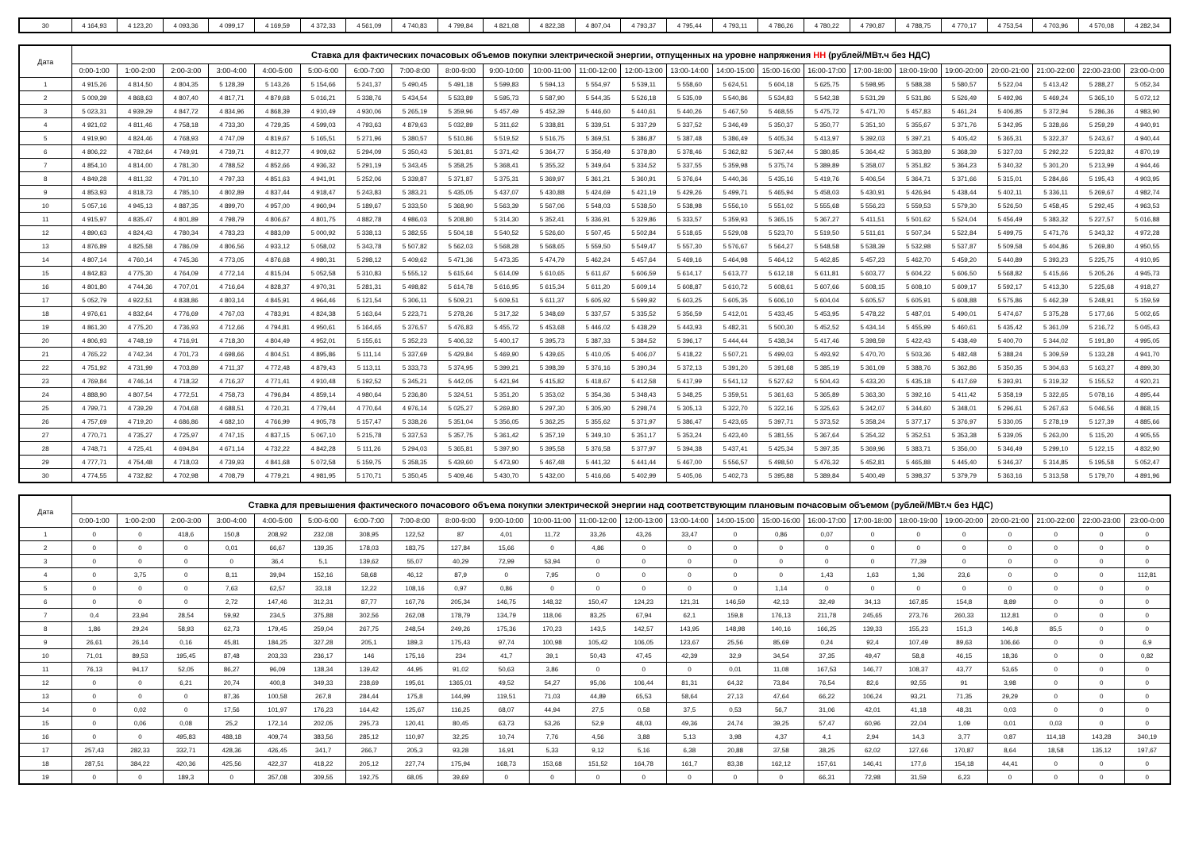| 30 | 4 164,93 | 4 123,20 | 4 093,36 | 4 099,17 | 4 169,59 | 4 372,33 | 4 561,09 | 4 740,83 | 4 799,84 | 4 821,08 | 4 822,38 | 4 807,04 | 4 793,37 | 4 795,44 | 4 793,11 | 4 786,26 | 4 780,22 | 4 790,87 | 4 788,75 | 4 770,17 | 4 753,54 | 4 703,96 | 4 570,08 | 4 282,34 |
| Дата | Ставка для фактических почасовых объемов покупки электрической энергии, отпущенных на уровне напряжения НН (рублей/МВт.ч без НДС) | | | | | | | | | | | | | | | | | | | | | | | |
| --- | --- | --- | --- | --- | --- | --- | --- | --- | --- | --- | --- | --- | --- | --- | --- | --- | --- | --- | --- | --- | --- | --- | --- | --- |
| | 0:00-1:00 | 1:00-2:00 | 2:00-3:00 | 3:00-4:00 | 4:00-5:00 | 5:00-6:00 | 6:00-7:00 | 7:00-8:00 | 8:00-9:00 | 9:00-10:00 | 10:00-11:00 | 11:00-12:00 | 12:00-13:00 | 13:00-14:00 | 14:00-15:00 | 15:00-16:00 | 16:00-17:00 | 17:00-18:00 | 18:00-19:00 | 19:00-20:00 | 20:00-21:00 | 21:00-22:00 | 22:00-23:00 | 23:00-0:00 |
| 1 | 4 915,26 | 4 814,50 | 4 804,35 | 5 128,39 | 5 143,26 | 5 154,66 | 5 241,37 | 5 490,45 | 5 491,18 | 5 599,83 | 5 594,13 | 5 554,97 | 5 539,11 | 5 558,60 | 5 624,51 | 5 604,18 | 5 625,75 | 5 598,95 | 5 588,38 | 5 580,57 | 5 522,04 | 5 413,42 | 5 288,27 | 5 052,34 |
| 2 | 5 009,39 | 4 868,63 | 4 807,40 | 4 817,71 | 4 879,68 | 5 016,21 | 5 338,76 | 5 434,54 | 5 533,89 | 5 595,73 | 5 587,90 | 5 544,35 | 5 526,18 | 5 535,09 | 5 540,86 | 5 534,83 | 5 542,38 | 5 531,29 | 5 531,86 | 5 526,49 | 5 492,96 | 5 469,24 | 5 365,10 | 5 072,12 |
| 3 | 5 023,31 | 4 939,29 | 4 847,72 | 4 834,96 | 4 868,39 | 4 910,49 | 4 930,06 | 5 265,19 | 5 359,96 | 5 457,49 | 5 452,39 | 5 446,60 | 5 440,61 | 5 440,26 | 5 467,50 | 5 468,55 | 5 475,72 | 5 471,70 | 5 457,83 | 5 461,24 | 5 406,85 | 5 372,94 | 5 286,36 | 4 983,90 |
| 4 | 4 921,02 | 4 811,46 | 4 758,18 | 4 733,30 | 4 729,35 | 4 599,03 | 4 793,63 | 4 879,63 | 5 032,89 | 5 311,62 | 5 338,81 | 5 339,51 | 5 337,29 | 5 337,52 | 5 346,49 | 5 350,37 | 5 350,77 | 5 351,10 | 5 355,67 | 5 371,76 | 5 342,95 | 5 328,66 | 5 259,29 | 4 940,91 |
| 5 | 4 919,90 | 4 824,46 | 4 768,93 | 4 747,09 | 4 819,67 | 5 165,51 | 5 271,96 | 5 380,57 | 5 510,86 | 5 519,52 | 5 516,75 | 5 369,51 | 5 386,87 | 5 387,48 | 5 386,49 | 5 405,34 | 5 413,97 | 5 392,03 | 5 397,21 | 5 405,42 | 5 365,31 | 5 322,37 | 5 243,67 | 4 940,44 |
| 6 | 4 806,22 | 4 782,64 | 4 749,91 | 4 739,71 | 4 812,77 | 4 909,62 | 5 294,09 | 5 350,43 | 5 361,81 | 5 371,42 | 5 364,77 | 5 356,49 | 5 378,80 | 5 378,46 | 5 362,82 | 5 367,44 | 5 380,85 | 5 364,42 | 5 363,89 | 5 368,39 | 5 327,03 | 5 292,22 | 5 223,82 | 4 870,19 |
| 7 | 4 854,10 | 4 814,00 | 4 781,30 | 4 788,52 | 4 852,66 | 4 936,32 | 5 291,19 | 5 343,45 | 5 358,25 | 5 368,41 | 5 355,32 | 5 349,64 | 5 334,52 | 5 337,55 | 5 359,98 | 5 375,74 | 5 389,89 | 5 358,07 | 5 351,82 | 5 364,23 | 5 340,32 | 5 301,20 | 5 213,99 | 4 944,46 |
| 8 | 4 849,28 | 4 811,32 | 4 791,10 | 4 797,33 | 4 851,63 | 4 941,91 | 5 252,06 | 5 339,87 | 5 371,87 | 5 375,31 | 5 369,97 | 5 361,21 | 5 360,91 | 5 376,64 | 5 440,36 | 5 435,16 | 5 419,76 | 5 406,54 | 5 364,71 | 5 371,66 | 5 315,01 | 5 284,66 | 5 195,43 | 4 903,95 |
| 9 | 4 853,93 | 4 818,73 | 4 785,10 | 4 802,89 | 4 837,44 | 4 918,47 | 5 243,83 | 5 383,21 | 5 435,05 | 5 437,07 | 5 430,88 | 5 424,69 | 5 421,19 | 5 429,26 | 5 499,71 | 5 465,94 | 5 458,03 | 5 430,91 | 5 426,94 | 5 438,44 | 5 402,11 | 5 336,11 | 5 269,67 | 4 982,74 |
| 10 | 5 057,16 | 4 945,13 | 4 887,35 | 4 899,70 | 4 957,00 | 4 960,94 | 5 189,67 | 5 333,50 | 5 368,90 | 5 563,39 | 5 567,06 | 5 548,03 | 5 538,50 | 5 538,98 | 5 556,10 | 5 551,02 | 5 555,68 | 5 556,23 | 5 559,53 | 5 579,30 | 5 526,50 | 5 458,45 | 5 292,45 | 4 963,53 |
| 11 | 4 915,97 | 4 835,47 | 4 801,89 | 4 798,79 | 4 806,67 | 4 801,75 | 4 882,78 | 4 986,03 | 5 208,80 | 5 314,30 | 5 352,41 | 5 336,91 | 5 329,86 | 5 333,57 | 5 359,93 | 5 365,15 | 5 367,27 | 5 411,51 | 5 501,62 | 5 524,04 | 5 456,49 | 5 383,32 | 5 227,57 | 5 016,88 |
| 12 | 4 890,63 | 4 824,43 | 4 780,34 | 4 783,23 | 4 883,09 | 5 000,92 | 5 338,13 | 5 382,55 | 5 504,18 | 5 540,52 | 5 526,60 | 5 507,45 | 5 502,84 | 5 518,65 | 5 529,08 | 5 523,70 | 5 519,50 | 5 511,61 | 5 507,34 | 5 522,84 | 5 499,75 | 5 471,76 | 5 343,32 | 4 972,28 |
| 13 | 4 876,89 | 4 825,58 | 4 786,09 | 4 806,56 | 4 933,12 | 5 058,02 | 5 343,78 | 5 507,82 | 5 562,03 | 5 568,28 | 5 568,65 | 5 559,50 | 5 549,47 | 5 557,30 | 5 576,67 | 5 564,27 | 5 548,58 | 5 538,39 | 5 532,98 | 5 537,87 | 5 509,58 | 5 404,86 | 5 269,80 | 4 950,55 |
| 14 | 4 807,14 | 4 760,14 | 4 745,36 | 4 773,05 | 4 876,68 | 4 980,31 | 5 298,12 | 5 409,62 | 5 471,36 | 5 473,35 | 5 474,79 | 5 462,24 | 5 457,64 | 5 469,16 | 5 464,98 | 5 464,12 | 5 462,85 | 5 457,23 | 5 462,70 | 5 459,20 | 5 440,89 | 5 393,23 | 5 225,75 | 4 910,95 |
| 15 | 4 842,83 | 4 775,30 | 4 764,09 | 4 772,14 | 4 815,04 | 5 052,58 | 5 310,83 | 5 555,12 | 5 615,64 | 5 614,09 | 5 610,65 | 5 611,67 | 5 606,59 | 5 614,17 | 5 613,77 | 5 612,18 | 5 611,81 | 5 603,77 | 5 604,22 | 5 606,50 | 5 568,82 | 5 415,66 | 5 205,26 | 4 945,73 |
| 16 | 4 801,80 | 4 744,36 | 4 707,01 | 4 716,64 | 4 828,37 | 4 970,31 | 5 281,31 | 5 498,82 | 5 614,78 | 5 616,95 | 5 615,34 | 5 611,20 | 5 609,14 | 5 608,87 | 5 610,72 | 5 608,61 | 5 607,66 | 5 608,15 | 5 608,10 | 5 609,17 | 5 592,17 | 5 413,30 | 5 225,68 | 4 918,27 |
| 17 | 5 052,79 | 4 922,51 | 4 838,86 | 4 803,14 | 4 845,91 | 4 964,46 | 5 121,54 | 5 306,11 | 5 509,21 | 5 609,51 | 5 611,37 | 5 605,92 | 5 599,92 | 5 603,25 | 5 605,35 | 5 606,10 | 5 604,04 | 5 605,57 | 5 605,91 | 5 608,88 | 5 575,86 | 5 462,39 | 5 248,91 | 5 159,59 |
| 18 | 4 976,61 | 4 832,64 | 4 776,69 | 4 767,03 | 4 783,91 | 4 824,38 | 5 163,64 | 5 223,71 | 5 278,26 | 5 317,32 | 5 348,69 | 5 337,57 | 5 335,52 | 5 356,59 | 5 412,01 | 5 433,45 | 5 453,95 | 5 478,22 | 5 487,01 | 5 490,01 | 5 474,67 | 5 375,28 | 5 177,66 | 5 002,65 |
| 19 | 4 861,30 | 4 775,20 | 4 736,93 | 4 712,66 | 4 794,81 | 4 950,61 | 5 164,65 | 5 376,57 | 5 476,83 | 5 455,72 | 5 453,68 | 5 446,02 | 5 438,29 | 5 443,93 | 5 482,31 | 5 500,30 | 5 452,52 | 5 434,14 | 5 455,99 | 5 460,61 | 5 435,42 | 5 361,09 | 5 216,72 | 5 045,43 |
| 20 | 4 806,93 | 4 748,19 | 4 716,91 | 4 718,30 | 4 804,49 | 4 952,01 | 5 155,61 | 5 352,23 | 5 406,32 | 5 400,17 | 5 395,73 | 5 387,33 | 5 384,52 | 5 396,17 | 5 444,44 | 5 438,34 | 5 417,46 | 5 398,59 | 5 422,43 | 5 438,49 | 5 400,70 | 5 344,02 | 5 191,80 | 4 995,05 |
| 21 | 4 765,22 | 4 742,34 | 4 701,73 | 4 698,66 | 4 804,51 | 4 895,86 | 5 111,14 | 5 337,69 | 5 429,84 | 5 469,90 | 5 439,65 | 5 410,05 | 5 406,07 | 5 418,22 | 5 507,21 | 5 499,03 | 5 493,92 | 5 470,70 | 5 503,36 | 5 482,48 | 5 388,24 | 5 309,59 | 5 133,28 | 4 941,70 |
| 22 | 4 751,92 | 4 731,99 | 4 703,89 | 4 711,37 | 4 772,48 | 4 879,43 | 5 113,11 | 5 333,73 | 5 374,95 | 5 399,21 | 5 398,39 | 5 376,16 | 5 390,34 | 5 372,13 | 5 391,20 | 5 391,68 | 5 385,19 | 5 361,09 | 5 388,76 | 5 362,86 | 5 350,35 | 5 304,63 | 5 163,27 | 4 899,30 |
| 23 | 4 769,84 | 4 746,14 | 4 718,32 | 4 716,37 | 4 771,41 | 4 910,48 | 5 192,52 | 5 345,21 | 5 442,05 | 5 421,94 | 5 415,82 | 5 418,67 | 5 412,58 | 5 417,99 | 5 541,12 | 5 527,62 | 5 504,43 | 5 433,20 | 5 435,18 | 5 417,69 | 5 393,91 | 5 319,32 | 5 155,52 | 4 920,21 |
| 24 | 4 888,90 | 4 807,54 | 4 772,51 | 4 758,73 | 4 796,84 | 4 859,14 | 4 980,64 | 5 236,80 | 5 324,51 | 5 351,20 | 5 353,02 | 5 354,36 | 5 348,43 | 5 348,25 | 5 359,51 | 5 361,63 | 5 365,89 | 5 363,30 | 5 392,16 | 5 411,42 | 5 358,19 | 5 322,65 | 5 078,16 | 4 895,44 |
| 25 | 4 799,71 | 4 739,29 | 4 704,68 | 4 688,51 | 4 720,31 | 4 779,44 | 4 770,64 | 4 976,14 | 5 025,27 | 5 269,80 | 5 297,30 | 5 305,90 | 5 298,74 | 5 305,13 | 5 322,70 | 5 322,16 | 5 325,63 | 5 342,07 | 5 344,60 | 5 348,01 | 5 296,61 | 5 267,63 | 5 046,56 | 4 868,15 |
| 26 | 4 757,69 | 4 719,20 | 4 686,86 | 4 682,10 | 4 766,99 | 4 905,78 | 5 157,47 | 5 338,26 | 5 351,04 | 5 356,05 | 5 362,25 | 5 355,62 | 5 371,97 | 5 386,47 | 5 423,65 | 5 397,71 | 5 373,52 | 5 358,24 | 5 377,17 | 5 376,97 | 5 330,05 | 5 278,19 | 5 127,39 | 4 885,66 |
| 27 | 4 770,71 | 4 735,27 | 4 725,97 | 4 747,15 | 4 837,15 | 5 067,10 | 5 215,78 | 5 337,53 | 5 357,75 | 5 361,42 | 5 357,19 | 5 349,10 | 5 351,17 | 5 353,24 | 5 423,40 | 5 381,55 | 5 367,64 | 5 354,32 | 5 352,51 | 5 353,38 | 5 339,05 | 5 263,00 | 5 115,20 | 4 905,55 |
| 28 | 4 748,71 | 4 725,41 | 4 694,84 | 4 671,14 | 4 732,22 | 4 842,28 | 5 111,26 | 5 294,03 | 5 365,81 | 5 397,90 | 5 395,58 | 5 376,58 | 5 377,97 | 5 394,38 | 5 437,41 | 5 425,34 | 5 397,35 | 5 369,96 | 5 383,71 | 5 356,00 | 5 346,49 | 5 299,10 | 5 122,15 | 4 832,90 |
| 29 | 4 777,71 | 4 754,48 | 4 718,03 | 4 739,93 | 4 841,68 | 5 072,58 | 5 159,75 | 5 358,35 | 5 439,60 | 5 473,90 | 5 467,48 | 5 441,32 | 5 441,44 | 5 467,00 | 5 556,57 | 5 498,50 | 5 476,32 | 5 452,81 | 5 465,88 | 5 445,40 | 5 346,37 | 5 314,85 | 5 195,58 | 5 052,47 |
| 30 | 4 774,55 | 4 732,82 | 4 702,98 | 4 708,79 | 4 779,21 | 4 981,95 | 5 170,71 | 5 350,45 | 5 409,46 | 5 430,70 | 5 432,00 | 5 416,66 | 5 402,99 | 5 405,06 | 5 402,73 | 5 395,88 | 5 389,84 | 5 400,49 | 5 398,37 | 5 379,79 | 5 363,16 | 5 313,58 | 5 179,70 | 4 891,96 |
| Дата | Ставка для превышения фактического почасового объема покупки электрической энергии над соответствующим плановым почасовым объемом (рублей/МВт.ч без НДС) | | | | | | | | | | | | | | | | | | | | | | | |
| --- | --- | --- | --- | --- | --- | --- | --- | --- | --- | --- | --- | --- | --- | --- | --- | --- | --- | --- | --- | --- | --- | --- | --- | --- |
| | 0:00-1:00 | 1:00-2:00 | 2:00-3:00 | 3:00-4:00 | 4:00-5:00 | 5:00-6:00 | 6:00-7:00 | 7:00-8:00 | 8:00-9:00 | 9:00-10:00 | 10:00-11:00 | 11:00-12:00 | 12:00-13:00 | 13:00-14:00 | 14:00-15:00 | 15:00-16:00 | 16:00-17:00 | 17:00-18:00 | 18:00-19:00 | 19:00-20:00 | 20:00-21:00 | 21:00-22:00 | 22:00-23:00 | 23:00-0:00 |
| 1 | 0 | 0 | 418,6 | 150,8 | 208,92 | 232,08 | 308,95 | 122,52 | 87 | 4,01 | 11,72 | 33,26 | 43,26 | 33,47 | 0 | 0,86 | 0,07 | 0 | 0 | 0 | 0 | 0 | 0 | 0 |
| 2 | 0 | 0 | 0 | 0,01 | 66,67 | 139,35 | 178,03 | 183,75 | 127,84 | 15,66 | 0 | 4,86 | 0 | 0 | 0 | 0 | 0 | 0 | 0 | 0 | 0 | 0 | 0 | 0 |
| 3 | 0 | 0 | 0 | 0 | 36,4 | 5,1 | 139,62 | 55,07 | 40,29 | 72,99 | 53,94 | 0 | 0 | 0 | 0 | 0 | 0 | 0 | 77,39 | 0 | 0 | 0 | 0 | 0 |
| 4 | 0 | 3,75 | 0 | 8,11 | 39,94 | 152,16 | 58,68 | 46,12 | 87,9 | 0 | 7,95 | 0 | 0 | 0 | 0 | 0 | 1,43 | 1,63 | 1,36 | 23,6 | 0 | 0 | 0 | 112,81 |
| 5 | 0 | 0 | 0 | 7,63 | 62,57 | 33,18 | 12,22 | 108,16 | 0,97 | 0,86 | 0 | 0 | 0 | 0 | 0 | 1,14 | 0 | 0 | 0 | 0 | 0 | 0 | 0 | 0 |
| 6 | 0 | 0 | 0 | 2,72 | 147,46 | 312,31 | 87,77 | 167,76 | 205,34 | 146,75 | 148,32 | 150,47 | 124,23 | 121,31 | 146,59 | 42,13 | 32,49 | 34,13 | 167,85 | 154,8 | 8,89 | 0 | 0 | 0 |
| 7 | 0,4 | 23,94 | 28,54 | 59,92 | 234,5 | 375,88 | 302,56 | 262,08 | 178,79 | 134,79 | 118,06 | 83,25 | 67,94 | 62,1 | 159,8 | 176,13 | 211,78 | 245,65 | 273,76 | 260,33 | 112,81 | 0 | 0 | 0 |
| 8 | 1,86 | 29,24 | 58,93 | 62,73 | 179,45 | 259,04 | 267,75 | 248,54 | 249,26 | 175,36 | 170,23 | 143,5 | 142,57 | 143,95 | 148,98 | 140,16 | 166,25 | 139,33 | 155,23 | 151,3 | 146,8 | 85,5 | 0 | 0 |
| 9 | 26,61 | 26,14 | 0,16 | 45,81 | 184,25 | 327,28 | 205,1 | 189,3 | 175,43 | 97,74 | 100,98 | 105,42 | 106,05 | 123,67 | 25,56 | 85,69 | 0,24 | 92,4 | 107,49 | 89,63 | 106,66 | 0 | 0 | 6,9 |
| 10 | 71,01 | 89,53 | 195,45 | 87,48 | 203,33 | 236,17 | 146 | 175,16 | 234 | 41,7 | 39,1 | 50,43 | 47,45 | 42,39 | 32,9 | 34,54 | 37,35 | 49,47 | 58,8 | 46,15 | 18,36 | 0 | 0 | 0,82 |
| 11 | 76,13 | 94,17 | 52,05 | 86,27 | 96,09 | 138,34 | 139,42 | 44,95 | 91,02 | 50,63 | 3,86 | 0 | 0 | 0 | 0,01 | 11,08 | 167,53 | 146,77 | 108,37 | 43,77 | 53,65 | 0 | 0 | 0 |
| 12 | 0 | 0 | 6,21 | 20,74 | 400,8 | 349,33 | 238,69 | 195,61 | 1365,01 | 49,52 | 54,27 | 95,06 | 106,44 | 81,31 | 64,32 | 73,84 | 76,54 | 82,6 | 92,55 | 91 | 3,98 | 0 | 0 | 0 |
| 13 | 0 | 0 | 0 | 87,36 | 100,58 | 267,8 | 284,44 | 175,8 | 144,99 | 119,51 | 71,03 | 44,89 | 65,53 | 58,64 | 27,13 | 47,64 | 66,22 | 106,24 | 93,21 | 71,35 | 29,29 | 0 | 0 | 0 |
| 14 | 0 | 0,02 | 0 | 17,56 | 101,97 | 176,23 | 164,42 | 125,67 | 116,25 | 68,07 | 44,94 | 27,5 | 0,58 | 37,5 | 0,53 | 56,7 | 31,06 | 42,01 | 41,18 | 48,31 | 0,03 | 0 | 0 | 0 |
| 15 | 0 | 0,06 | 0,08 | 25,2 | 172,14 | 202,05 | 295,73 | 120,41 | 80,45 | 63,73 | 53,26 | 52,9 | 48,03 | 49,36 | 24,74 | 39,25 | 57,47 | 60,96 | 22,04 | 1,09 | 0,01 | 0,03 | 0 | 0 |
| 16 | 0 | 0 | 495,83 | 488,18 | 409,74 | 383,56 | 285,12 | 110,97 | 32,25 | 10,74 | 7,76 | 4,56 | 3,88 | 5,13 | 3,98 | 4,37 | 4,1 | 2,94 | 14,3 | 3,77 | 0,87 | 114,18 | 143,28 | 340,19 |
| 17 | 257,43 | 282,33 | 332,71 | 428,36 | 426,45 | 341,7 | 266,7 | 205,3 | 93,28 | 16,91 | 5,33 | 9,12 | 5,16 | 6,38 | 20,88 | 37,58 | 38,25 | 62,02 | 127,66 | 170,87 | 8,64 | 18,58 | 135,12 | 197,67 |
| 18 | 287,51 | 384,22 | 420,36 | 425,56 | 422,37 | 418,22 | 205,12 | 227,74 | 175,94 | 168,73 | 153,68 | 151,52 | 164,78 | 161,7 | 83,38 | 162,12 | 157,61 | 146,41 | 177,6 | 154,18 | 44,41 | 0 | 0 | 0 |
| 19 | 0 | 0 | 189,3 | 0 | 357,08 | 309,55 | 192,75 | 68,05 | 39,69 | 0 | 0 | 0 | 0 | 0 | 0 | 0 | 66,31 | 72,98 | 31,59 | 6,23 | 0 | 0 | 0 | 0 |